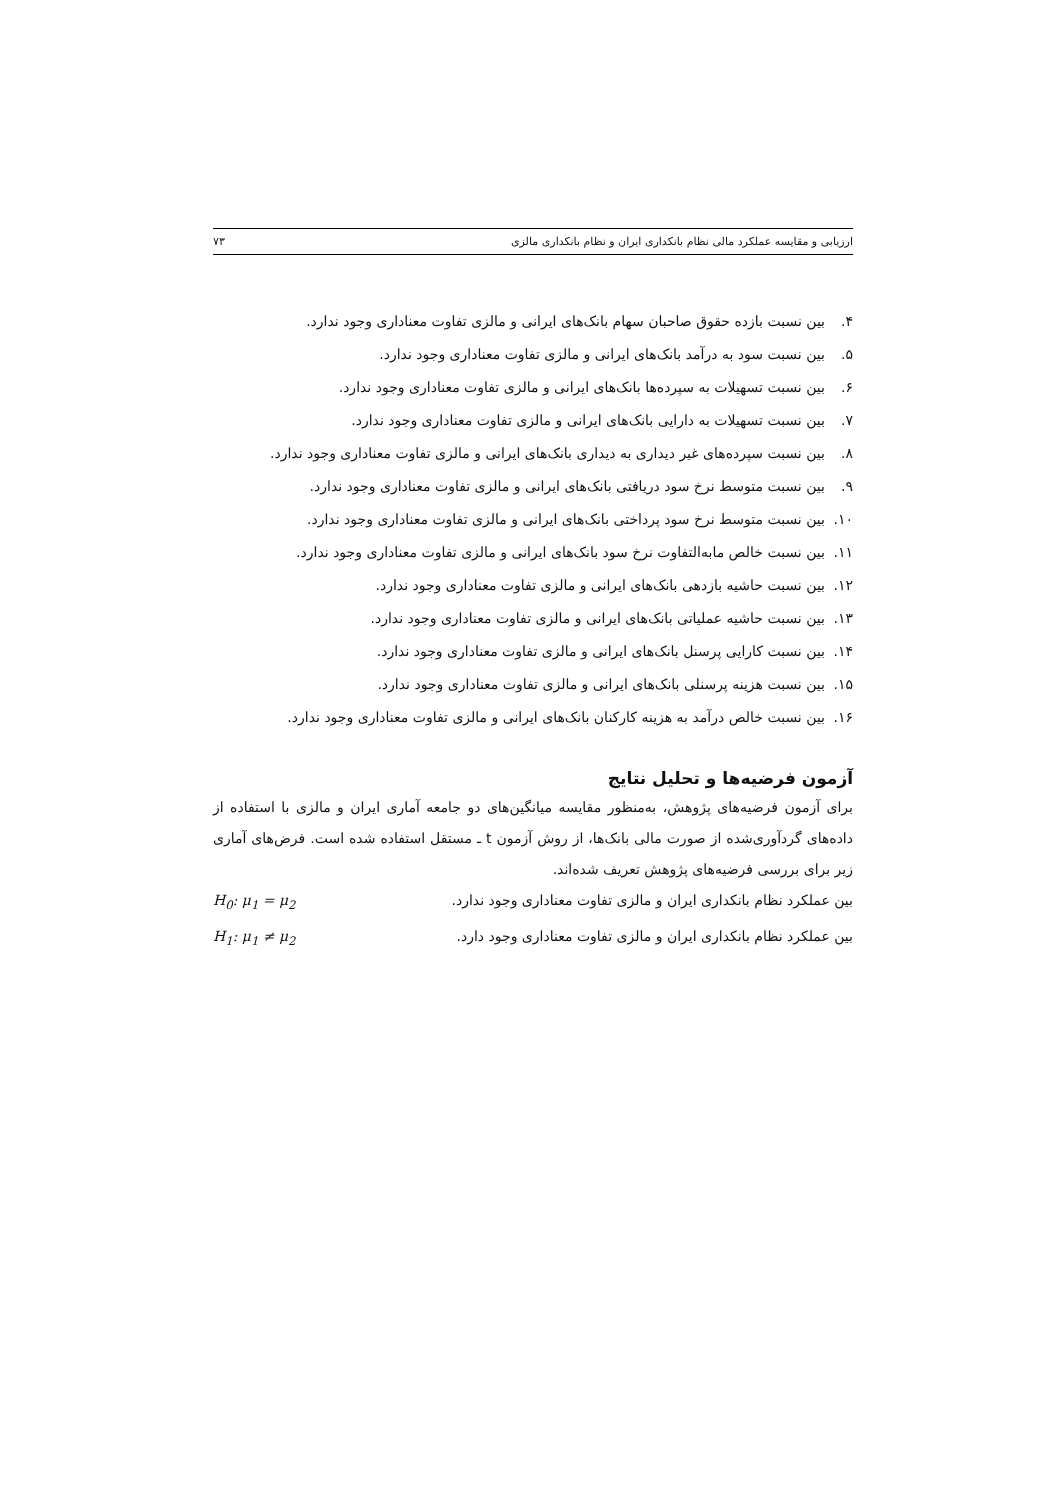ارزیابی و مقایسه عملکرد مالی نظام بانکداری ایران و نظام بانکداری مالزی ۷۳
۴. بین نسبت بازده حقوق صاحبان سهام بانک‌های ایرانی و مالزی تفاوت معناداری وجود ندارد.
۵. بین نسبت سود به درآمد بانک‌های ایرانی و مالزی تفاوت معناداری وجود ندارد.
۶. بین نسبت تسهیلات به سپرده‌ها بانک‌های ایرانی و مالزی تفاوت معناداری وجود ندارد.
۷. بین نسبت تسهیلات به دارایی بانک‌های ایرانی و مالزی تفاوت معناداری وجود ندارد.
۸. بین نسبت سپرده‌های غیر دیداری به دیداری بانک‌های ایرانی و مالزی تفاوت معناداری وجود ندارد.
۹. بین نسبت متوسط نرخ سود دریافتی بانک‌های ایرانی و مالزی تفاوت معناداری وجود ندارد.
۱۰. بین نسبت متوسط نرخ سود پرداختی بانک‌های ایرانی و مالزی تفاوت معناداری وجود ندارد.
۱۱. بین نسبت خالص مابه‌التفاوت نرخ سود بانک‌های ایرانی و مالزی تفاوت معناداری وجود ندارد.
۱۲. بین نسبت حاشیه بازدهی بانک‌های ایرانی و مالزی تفاوت معناداری وجود ندارد.
۱۳. بین نسبت حاشیه عملیاتی بانک‌های ایرانی و مالزی تفاوت معناداری وجود ندارد.
۱۴. بین نسبت کارایی پرسنل بانک‌های ایرانی و مالزی تفاوت معناداری وجود ندارد.
۱۵. بین نسبت هزینه پرسنلی بانک‌های ایرانی و مالزی تفاوت معناداری وجود ندارد.
۱۶. بین نسبت خالص درآمد به هزینه کارکنان بانک‌های ایرانی و مالزی تفاوت معناداری وجود ندارد.
آزمون فرضیه‌ها و تحلیل نتایج
برای آزمون فرضیه‌های پژوهش، به‌منظور مقایسه میانگین‌های دو جامعه آماری ایران و مالزی با استفاده از داده‌های گردآوری‌شده از صورت مالی بانک‌ها، از روش آزمون t ـ مستقل استفاده شده است. فرض‌های آماری زیر برای بررسی فرضیه‌های پژوهش تعریف شده‌اند.
بین عملکرد نظام بانکداری ایران و مالزی تفاوت معناداری وجود ندارد. H<sub>0</sub>: μ<sub>1</sub> = μ<sub>2</sub>
بین عملکرد نظام بانکداری ایران و مالزی تفاوت معناداری وجود دارد. H<sub>1</sub>: μ<sub>1</sub> ≠ μ<sub>2</sub>